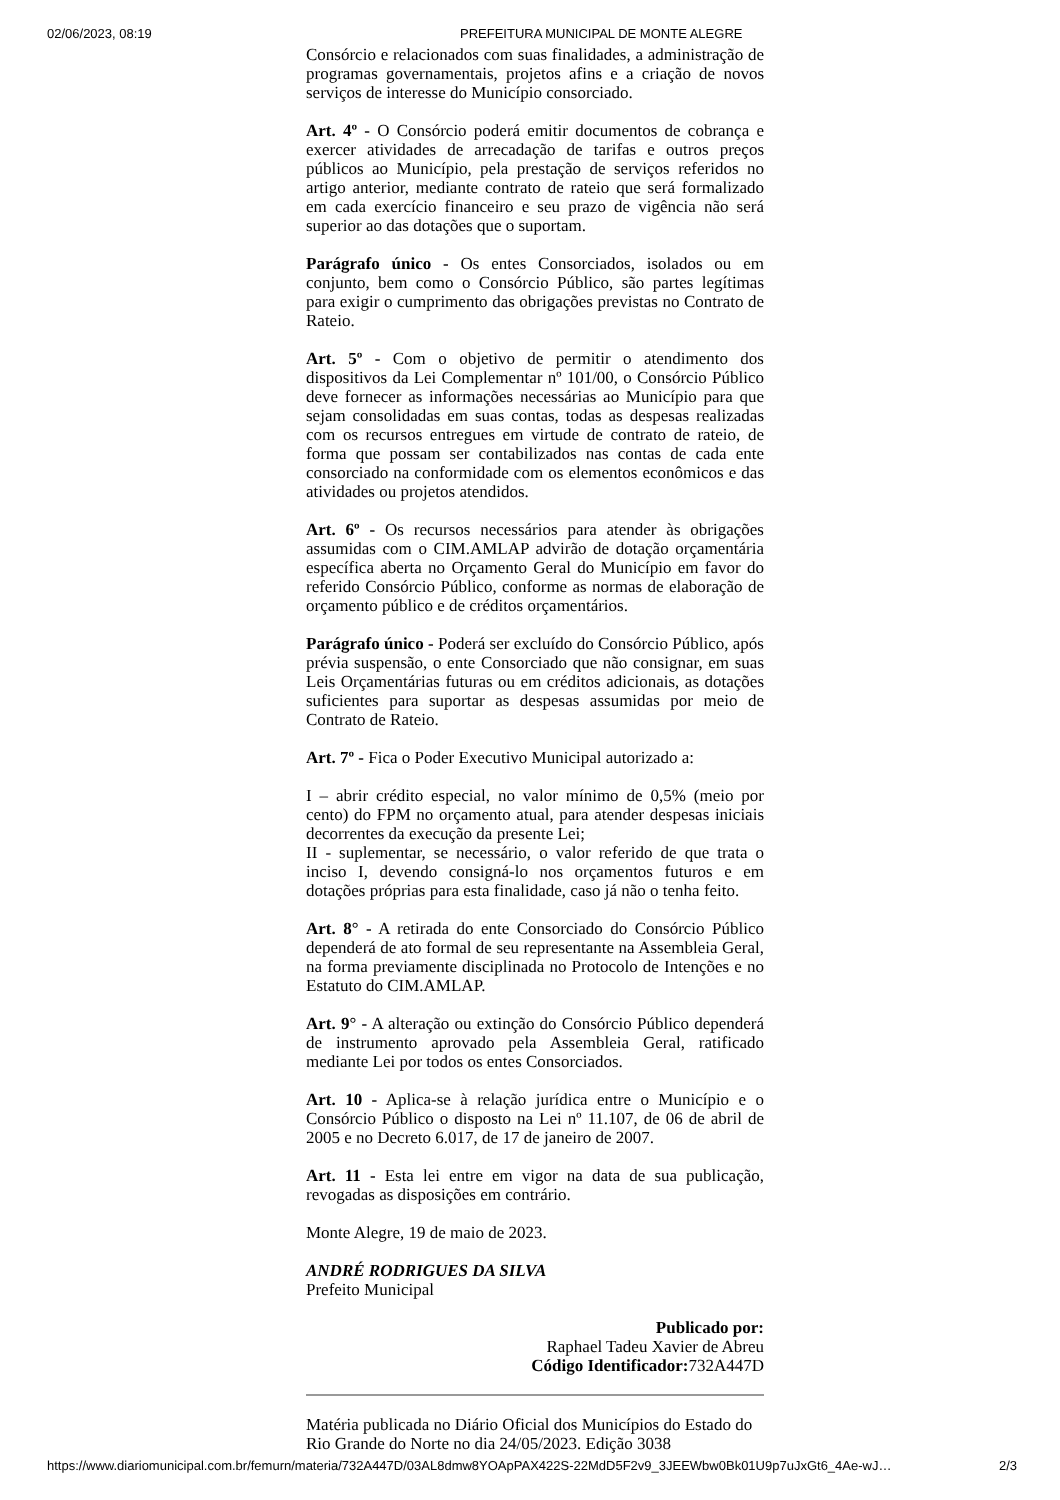02/06/2023, 08:19 PREFEITURA MUNICIPAL DE MONTE ALEGRE
Consórcio e relacionados com suas finalidades, a administração de programas governamentais, projetos afins e a criação de novos serviços de interesse do Município consorciado.
Art. 4º - O Consórcio poderá emitir documentos de cobrança e exercer atividades de arrecadação de tarifas e outros preços públicos ao Município, pela prestação de serviços referidos no artigo anterior, mediante contrato de rateio que será formalizado em cada exercício financeiro e seu prazo de vigência não será superior ao das dotações que o suportam.
Parágrafo único - Os entes Consorciados, isolados ou em conjunto, bem como o Consórcio Público, são partes legítimas para exigir o cumprimento das obrigações previstas no Contrato de Rateio.
Art. 5º - Com o objetivo de permitir o atendimento dos dispositivos da Lei Complementar nº 101/00, o Consórcio Público deve fornecer as informações necessárias ao Município para que sejam consolidadas em suas contas, todas as despesas realizadas com os recursos entregues em virtude de contrato de rateio, de forma que possam ser contabilizados nas contas de cada ente consorciado na conformidade com os elementos econômicos e das atividades ou projetos atendidos.
Art. 6º - Os recursos necessários para atender às obrigações assumidas com o CIM.AMLAP advirão de dotação orçamentária específica aberta no Orçamento Geral do Município em favor do referido Consórcio Público, conforme as normas de elaboração de orçamento público e de créditos orçamentários.
Parágrafo único - Poderá ser excluído do Consórcio Público, após prévia suspensão, o ente Consorciado que não consignar, em suas Leis Orçamentárias futuras ou em créditos adicionais, as dotações suficientes para suportar as despesas assumidas por meio de Contrato de Rateio.
Art. 7º - Fica o Poder Executivo Municipal autorizado a:
I – abrir crédito especial, no valor mínimo de 0,5% (meio por cento) do FPM no orçamento atual, para atender despesas iniciais decorrentes da execução da presente Lei;
II - suplementar, se necessário, o valor referido de que trata o inciso I, devendo consigná-lo nos orçamentos futuros e em dotações próprias para esta finalidade, caso já não o tenha feito.
Art. 8° - A retirada do ente Consorciado do Consórcio Público dependerá de ato formal de seu representante na Assembleia Geral, na forma previamente disciplinada no Protocolo de Intenções e no Estatuto do CIM.AMLAP.
Art. 9° - A alteração ou extinção do Consórcio Público dependerá de instrumento aprovado pela Assembleia Geral, ratificado mediante Lei por todos os entes Consorciados.
Art. 10 - Aplica-se à relação jurídica entre o Município e o Consórcio Público o disposto na Lei nº 11.107, de 06 de abril de 2005 e no Decreto 6.017, de 17 de janeiro de 2007.
Art. 11 - Esta lei entre em vigor na data de sua publicação, revogadas as disposições em contrário.
Monte Alegre, 19 de maio de 2023.
ANDRÉ RODRIGUES DA SILVA
Prefeito Municipal
Publicado por:
Raphael Tadeu Xavier de Abreu
Código Identificador: 732A447D
Matéria publicada no Diário Oficial dos Municípios do Estado do Rio Grande do Norte no dia 24/05/2023. Edição 3038
https://www.diariomunicipal.com.br/femurn/materia/732A447D/03AL8dmw8YOApPAX422S-22MdD5F2v9_3JEEWbw0Bk01U9p7uJxGt6_4Ae-wJ… 2/3